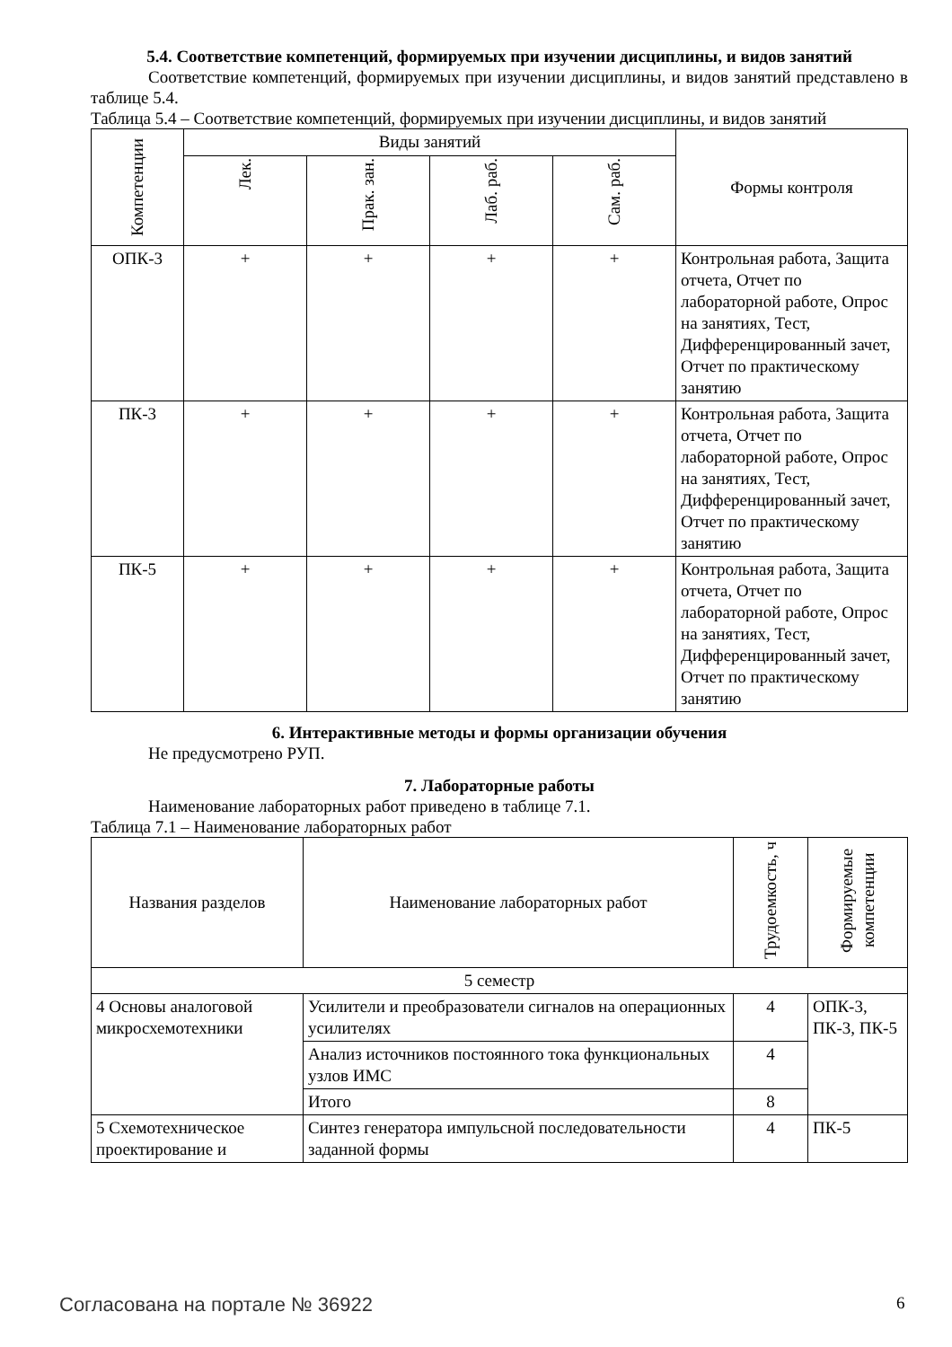5.4. Соответствие компетенций, формируемых при изучении дисциплины, и видов занятий
Соответствие компетенций, формируемых при изучении дисциплины, и видов занятий представлено в таблице 5.4.
Таблица 5.4 – Соответствие компетенций, формируемых при изучении дисциплины, и видов занятий
| Компетенции | Виды занятий | | | | Формы контроля |
| --- | --- | --- | --- | --- | --- |
| | Лек. | Прак. зан. | Лаб. раб. | Сам. раб. | |
| ОПК-3 | + | + | + | + | Контрольная работа, Защита отчета, Отчет по лабораторной работе, Опрос на занятиях, Тест, Дифференцированный зачет, Отчет по практическому занятию |
| ПК-3 | + | + | + | + | Контрольная работа, Защита отчета, Отчет по лабораторной работе, Опрос на занятиях, Тест, Дифференцированный зачет, Отчет по практическому занятию |
| ПК-5 | + | + | + | + | Контрольная работа, Защита отчета, Отчет по лабораторной работе, Опрос на занятиях, Тест, Дифференцированный зачет, Отчет по практическому занятию |
6. Интерактивные методы и формы организации обучения
Не предусмотрено РУП.
7. Лабораторные работы
Наименование лабораторных работ приведено в таблице 7.1.
Таблица 7.1 – Наименование лабораторных работ
| Названия разделов | Наименование лабораторных работ | Трудоемкость, ч | Формируемые компетенции |
| --- | --- | --- | --- |
| 5 семестр | | | |
| 4 Основы аналоговой микросхемотехники | Усилители и преобразователи сигналов на операционных усилителях | 4 | ОПК-3, ПК-3, ПК-5 |
| | Анализ источников постоянного тока функциональных узлов ИМС | 4 | |
| | Итого | 8 | |
| 5 Схемотехническое проектирование и | Синтез генератора импульсной последовательности заданной формы | 4 | ПК-5 |
Согласована на портале № 36922 6